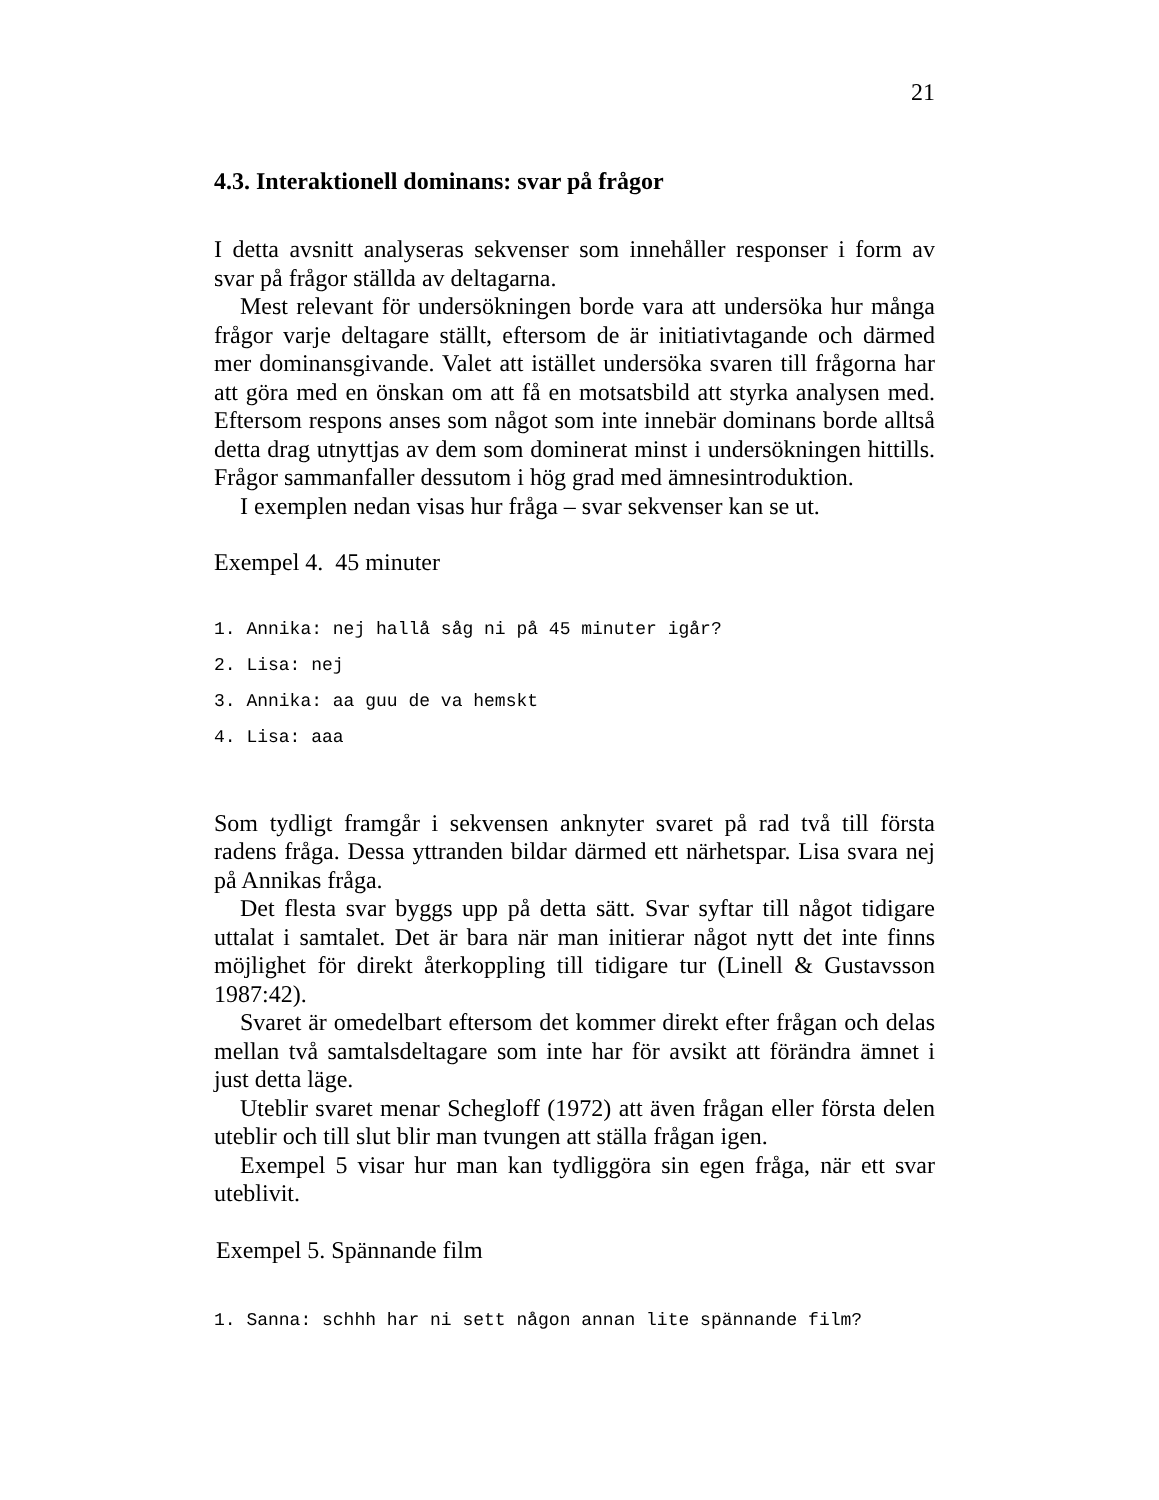21
4.3. Interaktionell dominans: svar på frågor
I detta avsnitt analyseras sekvenser som innehåller responser i form av svar på frågor ställda av deltagarna.
Mest relevant för undersökningen borde vara att undersöka hur många frågor varje deltagare ställt, eftersom de är initiativtagande och därmed mer dominansgivande. Valet att istället undersöka svaren till frågorna har att göra med en önskan om att få en motsatsbild att styrka analysen med. Eftersom respons anses som något som inte innebär dominans borde alltså detta drag utnyttjas av dem som dominerat minst i undersökningen hittills. Frågor sammanfaller dessutom i hög grad med ämnesintroduktion.
I exemplen nedan visas hur fråga – svar sekvenser kan se ut.
Exempel 4. 45 minuter
1. Annika: nej hallå såg ni på 45 minuter igår?
2. Lisa: nej
3. Annika: aa guu de va hemskt
4. Lisa: aaa
Som tydligt framgår i sekvensen anknyter svaret på rad två till första radens fråga. Dessa yttranden bildar därmed ett närhetspar. Lisa svara nej på Annikas fråga.
Det flesta svar byggs upp på detta sätt. Svar syftar till något tidigare uttalat i samtalet. Det är bara när man initierar något nytt det inte finns möjlighet för direkt återkoppling till tidigare tur (Linell & Gustavsson 1987:42).
Svaret är omedelbart eftersom det kommer direkt efter frågan och delas mellan två samtalsdeltagare som inte har för avsikt att förändra ämnet i just detta läge.
Uteblir svaret menar Schegloff (1972) att även frågan eller första delen uteblir och till slut blir man tvungen att ställa frågan igen.
Exempel 5 visar hur man kan tydliggöra sin egen fråga, när ett svar uteblivit.
Exempel 5. Spännande film
1. Sanna: schhh har ni sett någon annan lite spännande film?